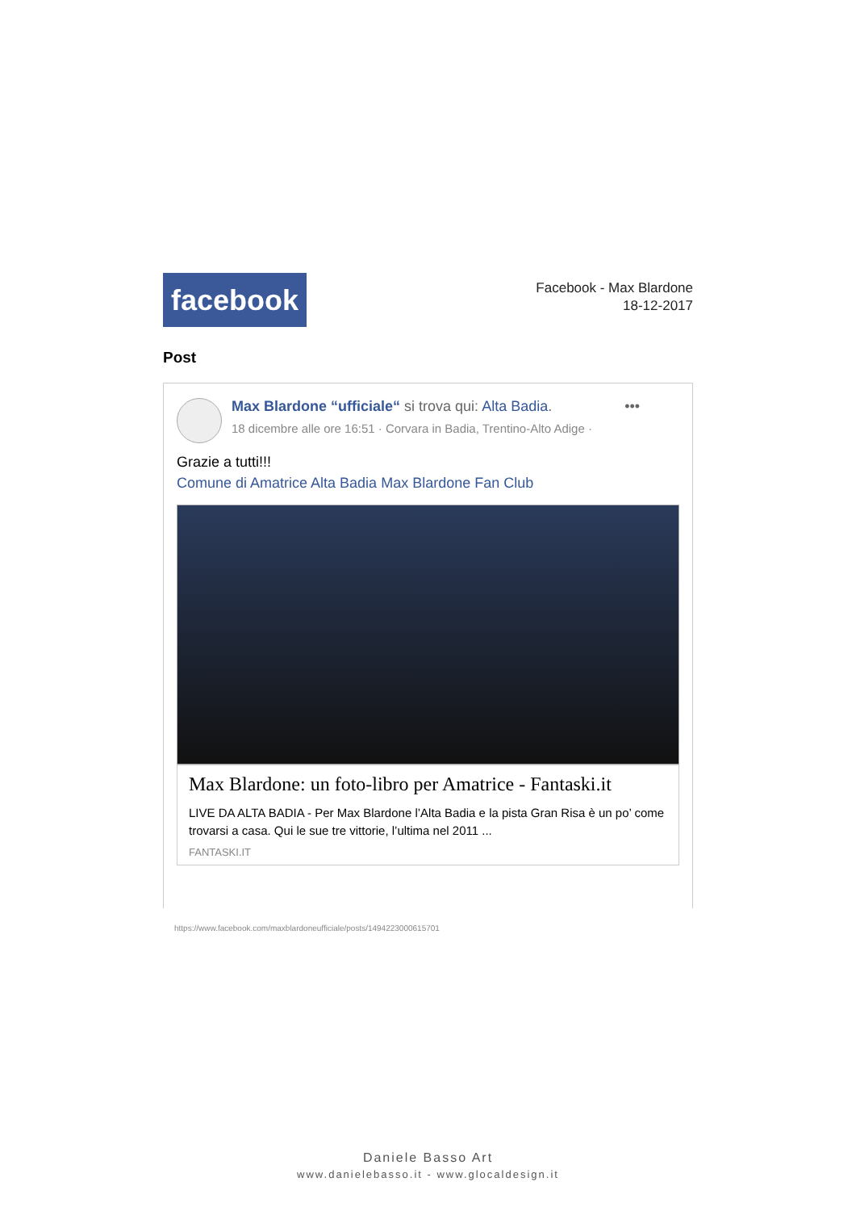facebook
Facebook - Max Blardone
18-12-2017
Post
Max Blardone “ufficiale“ si trova qui: Alta Badia. •••
18 dicembre alle ore 16:51 · Corvara in Badia, Trentino-Alto Adige ·
Grazie a tutti!!!
Comune di Amatrice Alta Badia Max Blardone Fan Club
Max Blardone: un foto-libro per Amatrice - Fantaski.it
LIVE DA ALTA BADIA - Per Max Blardone l’Alta Badia e la pista Gran Risa è un po’ come trovarsi a casa. Qui le sue tre vittorie, l’ultima nel 2011 ...
FANTASKI.IT
https://www.facebook.com/maxblardoneufficiale/posts/1494223000615701
Daniele Basso Art
www.danielebasso.it - www.glocaldesign.it